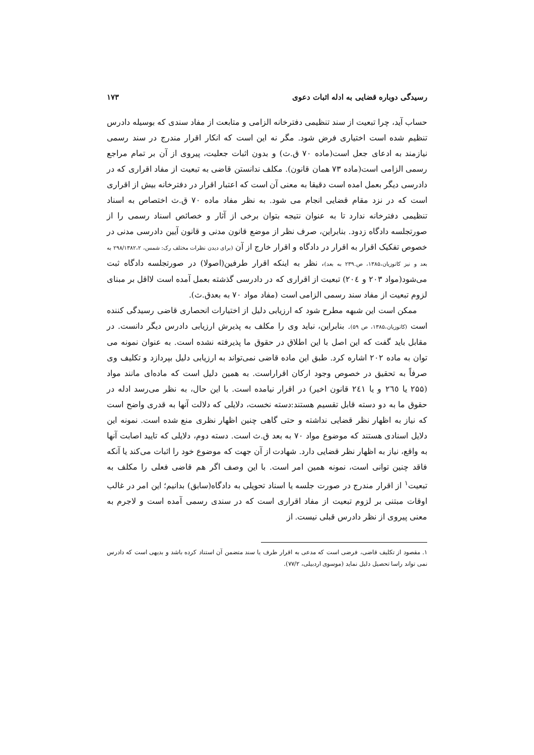رسیدگی دوباره قضایی به ادله اثبات دعوی ۱۷۳
حساب آید، چرا تبعیت از سند تنظیمی دفترخانه الزامی و متابعت از مفاد سندی که بوسیله دادرس تنظیم شده است اختیاری فرض شود. مگر نه این است که انکار اقرار مندرج در سند رسمی نیازمند به ادعای جعل است(ماده ۷۰ ق.ث) و بدون اثبات جعلیت، پیروی از آن بر تمام مراجع رسمی الزامی است(ماده ۷۳ همان قانون). مکلف ندانستن قاضی به تبعیت از مفاد اقراری که در دادرسی دیگر بعمل امده است دقیقا به معنی آن است که اعتبار اقرار در دفترخانه بیش از اقراری است که در نزد مقام قضایی انجام می شود. به نظر مفاد ماده ۷۰ ق.ث اختصاص به اسناد تنظیمی دفترخانه ندارد تا به عنوان نتیجه بتوان برخی از آثار و خصائص اسناد رسمی را از صورتجلسه دادگاه زدود. بنابراین، صرف نظر از موضع قانون مدنی و قانون آیین دادرسی مدنی در خصوص تفکیک اقرار به اقرار در دادگاه و اقرار خارج از آن (برای دیدن نظرات مختلف رک: شمس، ۲۹۸/۱۳۸۲،۲ به بعد و نیز کاتوزیان،۱۳۸۵، ص.۲۳۹ به بعد)، نظر به اینکه اقرار طرفین(اصولا) در صورتجلسه دادگاه ثبت می‌شود(مواد ۲۰۳ و ۲۰٤) تبعیت از اقراری که در دادرسی گذشته بعمل آمده است لااقل بر مبنای لزوم تبعیت از مفاد سند رسمی الزامی است (مفاد مواد ۷۰ به بعدق.ث).
ممکن است این شبهه مطرح شود که ارزیابی دلیل از اختیارات انحصاری قاضی رسیدگی کننده است (کاتوزیان،۱۳۸۵، ص ۵۹). بنابراین، نباید وی را مکلف به پذیرش ارزیابی دادرس دیگر دانست. در مقابل باید گفت که این اصل با این اطلاق در حقوق ما پذیرفته نشده است. به عنوان نمونه می توان به ماده ۲۰۲ اشاره کرد. طبق این ماده قاضی نمی‌تواند به ارزیابی دلیل بپردازد و تکلیف وی صرفاً به تحقیق در خصوص وجود ارکان اقراراست. به همین دلیل است که ماده‌ای مانند مواد (۲۵۵ یا ۲٦٥ و یا ۲٤۱ قانون اخیر) در اقرار نیامده است. با این حال، به نظر می‌رسد ادله در حقوق ما به دو دسته قابل تقسیم هستند:دسته نخست، دلایلی که دلالت آنها به قدری واضح است که نیاز به اظهار نظر قضایی نداشته و حتی گاهی چنین اظهار نظری منع شده است. نمونه این دلایل اسنادی هستند که موضوع مواد ۷۰ به بعد ق.ث است. دسته دوم، دلایلی که تایید اصابت آنها به واقع، نیاز به اظهار نظر قضایی دارد. شهادت از آن جهت که موضوع خود را اثبات می‌کند یا آنکه فاقد چنین توانی است، نمونه همین امر است. با این وصف اگر هم قاضی فعلی را مکلف به تبعیت<sup>۱</sup> از اقرار مندرج در صورت جلسه یا اسناد تحویلی به دادگاه(سابق) بدانیم؛ این امر در غالب اوقات مبتنی بر لزوم تبعیت از مفاد اقراری است که در سندی رسمی آمده است و لاجرم به معنی پیروی از نظر دادرس قبلی نیست. از
۱. مقصود از تکلیف قاضی، فرضی است که مدعی به اقرار طرف یا سند متضمن آن استناد کرده باشد و بدیهی است که دادرس نمی تواند راسا تحصیل دلیل نماید (موسوی اردبیلی، ۷۷/۲).